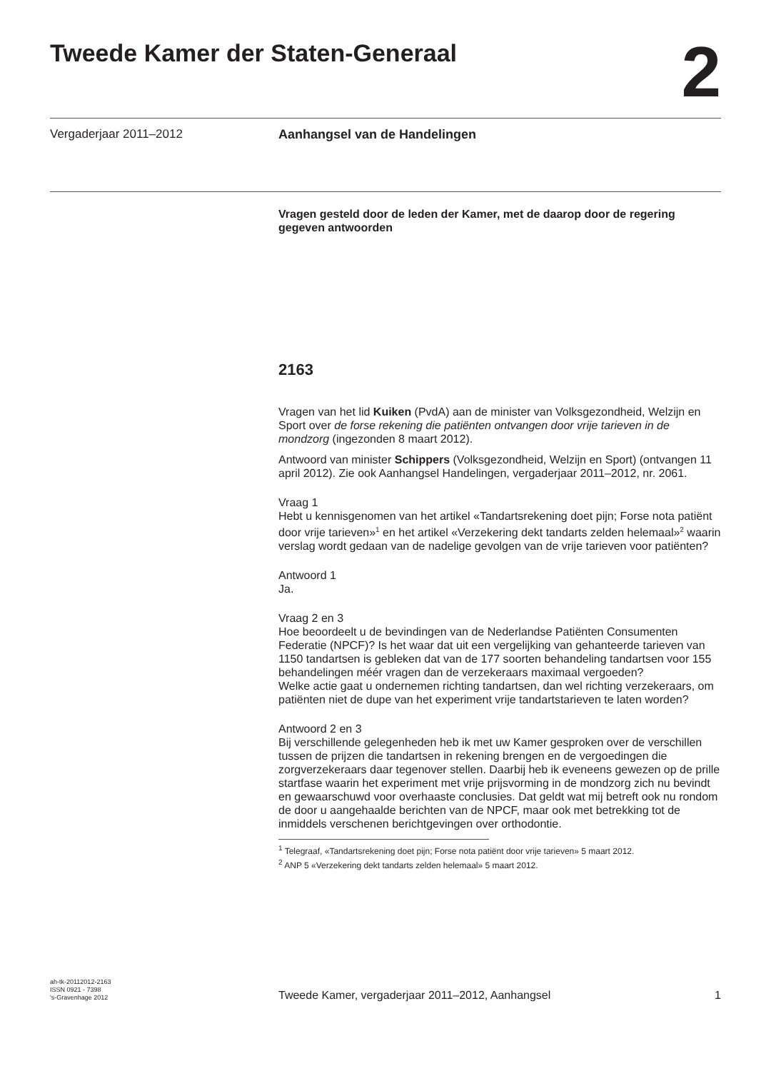Tweede Kamer der Staten-Generaal
2
Vergaderjaar 2011–2012 Aanhangsel van de Handelingen
Vragen gesteld door de leden der Kamer, met de daarop door de regering gegeven antwoorden
2163
Vragen van het lid Kuiken (PvdA) aan de minister van Volksgezondheid, Welzijn en Sport over de forse rekening die patiënten ontvangen door vrije tarieven in de mondzorg (ingezonden 8 maart 2012).
Antwoord van minister Schippers (Volksgezondheid, Welzijn en Sport) (ontvangen 11 april 2012). Zie ook Aanhangsel Handelingen, vergaderjaar 2011–2012, nr. 2061.
Vraag 1
Hebt u kennisgenomen van het artikel «Tandartsrekening doet pijn; Forse nota patiënt door vrije tarieven»<sup>1</sup> en het artikel «Verzekering dekt tandarts zelden helemaal»<sup>2</sup> waarin verslag wordt gedaan van de nadelige gevolgen van de vrije tarieven voor patiënten?
Antwoord 1
Ja.
Vraag 2 en 3
Hoe beoordeelt u de bevindingen van de Nederlandse Patiënten Consumenten Federatie (NPCF)? Is het waar dat uit een vergelijking van gehanteerde tarieven van 1150 tandartsen is gebleken dat van de 177 soorten behandeling tandartsen voor 155 behandelingen méér vragen dan de verzekeraars maximaal vergoeden?
Welke actie gaat u ondernemen richting tandartsen, dan wel richting verzekeraars, om patiënten niet de dupe van het experiment vrije tandartstarieven te laten worden?
Antwoord 2 en 3
Bij verschillende gelegenheden heb ik met uw Kamer gesproken over de verschillen tussen de prijzen die tandartsen in rekening brengen en de vergoedingen die zorgverzekeraars daar tegenover stellen. Daarbij heb ik eveneens gewezen op de prille startfase waarin het experiment met vrije prijsvorming in de mondzorg zich nu bevindt en gewaarschuwd voor overhaaste conclusies. Dat geldt wat mij betreft ook nu rondom de door u aangehaalde berichten van de NPCF, maar ook met betrekking tot de inmiddels verschenen berichtgevingen over orthodontie.
<sup>1</sup> Telegraaf, «Tandartsrekening doet pijn; Forse nota patiënt door vrije tarieven» 5 maart 2012.
<sup>2</sup> ANP 5 «Verzekering dekt tandarts zelden helemaal» 5 maart 2012.
ah-tk-20112012-2163
ISSN 0921 - 7398
's-Gravenhage 2012
Tweede Kamer, vergaderjaar 2011–2012, Aanhangsel
1